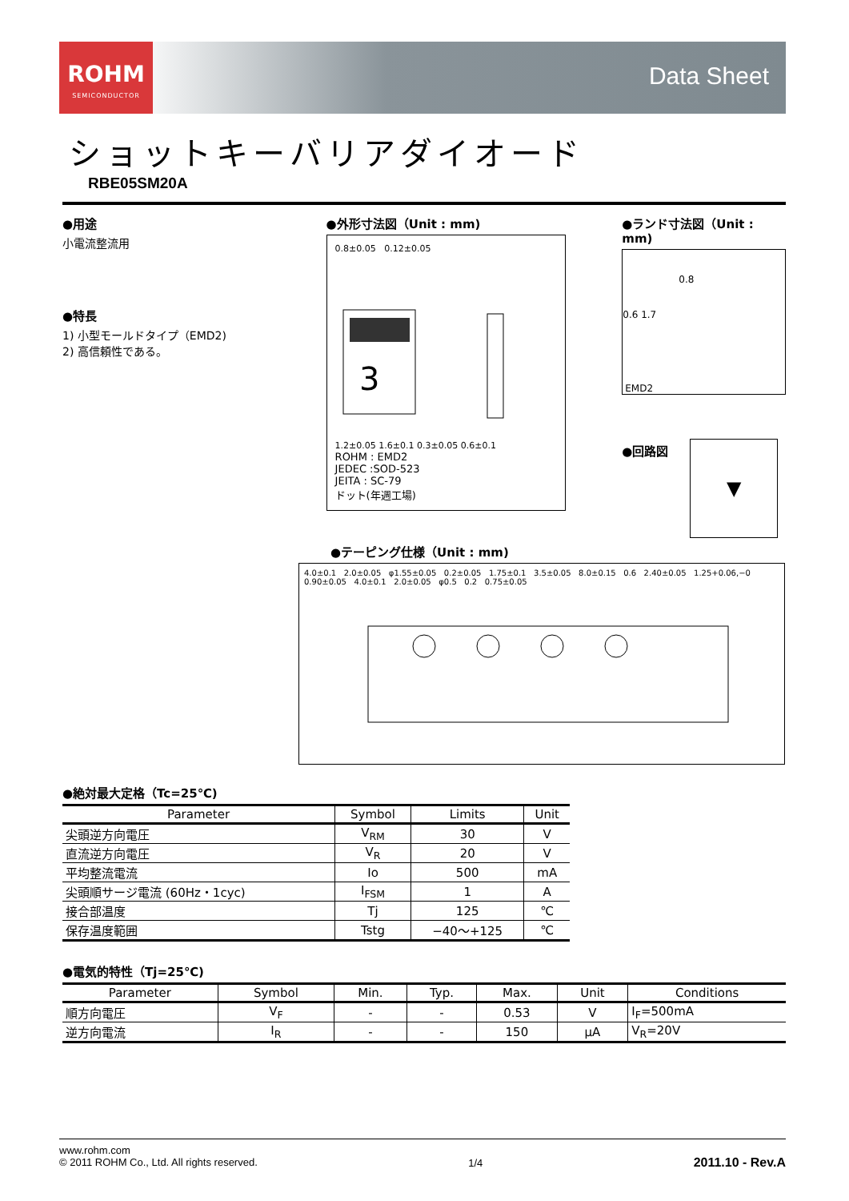ROHM
SEMICONDUCTOR
Data Sheet
ショットキーバリアダイオード
RBE05SM20A
●用途
小電流整流用
●特長
1) 小型モールドタイプ（EMD2)
2) 高信頼性である。
●外形寸法図（Unit : mm)
0.8±0.05 0.12±0.05
3
1.2±0.05 1.6±0.1 0.3±0.05 0.6±0.1
ROHM : EMD2
JEDEC :SOD-523
JEITA : SC-79
ドット(年週工場)
●ランド寸法図（Unit : mm)
0.8
0.6 1.7
EMD2
●回路図
▼
●テーピング仕様（Unit : mm)
4.0±0.1 2.0±0.05 φ1.55±0.05 0.2±0.05 1.75±0.1 3.5±0.05 8.0±0.15 0.6 2.40±0.05 1.25+0.06,−0 0.90±0.05 4.0±0.1 2.0±0.05 φ0.5 0.2 0.75±0.05
●絶対最大定格（Tc=25℃)
| Parameter | Symbol | Limits | Unit |
| --- | --- | --- | --- |
| 尖頭逆方向電圧 | V<sub>RM</sub> | 30 | V |
| 直流逆方向電圧 | V<sub>R</sub> | 20 | V |
| 平均整流電流 | Io | 500 | mA |
| 尖頭順サージ電流 (60Hz・1cyc) | I<sub>FSM</sub> | 1 | A |
| 接合部温度 | Tj | 125 | ℃ |
| 保存温度範囲 | Tstg | −40～+125 | ℃ |
●電気的特性（Tj=25℃)
| Parameter | Symbol | Min. | Typ. | Max. | Unit | Conditions |
| --- | --- | --- | --- | --- | --- | --- |
| 順方向電圧 | V<sub>F</sub> | - | - | 0.53 | V | I<sub>F</sub>=500mA |
| 逆方向電流 | I<sub>R</sub> | - | - | 150 | μA | V<sub>R</sub>=20V |
www.rohm.com
© 2011 ROHM Co., Ltd. All rights reserved.
1/4
2011.10 - Rev.A